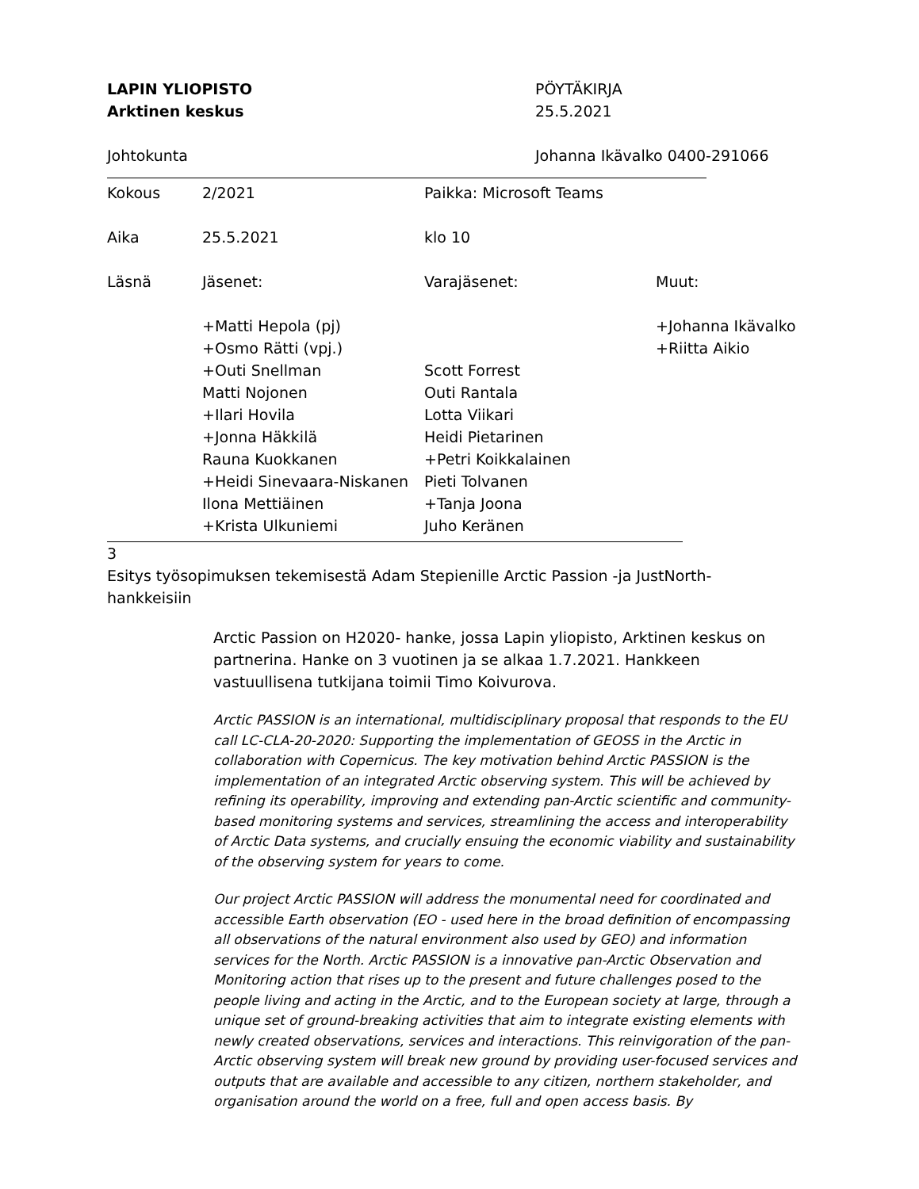LAPIN YLIOPISTO
Arktinen keskus
PÖYTÄKIRJA
25.5.2021
Johtokunta Johanna Ikävalko 0400-291066
| Kokous | 2/2021 | Paikka: Microsoft Teams | |
| Aika | 25.5.2021 | klo 10 | |
| Läsnä | Jäsenet: | Varajäsenet: | Muut: |
| | +Matti Hepola (pj) | | +Johanna Ikävalko |
| | +Osmo Rätti (vpj.) | | +Riitta Aikio |
| | +Outi Snellman | Scott Forrest | |
| | Matti Nojonen | Outi Rantala | |
| | +Ilari Hovila | Lotta Viikari | |
| | +Jonna Häkkilä | Heidi Pietarinen | |
| | Rauna Kuokkanen | +Petri Koikkalainen | |
| | +Heidi Sinevaara-Niskanen | Pieti Tolvanen | |
| | Ilona Mettiäinen | +Tanja Joona | |
| | +Krista Ulkuniemi | Juho Keränen | |
3
Esitys työsopimuksen tekemisestä Adam Stepienille Arctic Passion -ja JustNorth-hankkeisiin
Arctic Passion on H2020- hanke, jossa Lapin yliopisto, Arktinen keskus on partnerina. Hanke on 3 vuotinen ja se alkaa 1.7.2021. Hankkeen vastuullisena tutkijana toimii Timo Koivurova.
Arctic PASSION is an international, multidisciplinary proposal that responds to the EU call LC-CLA-20-2020: Supporting the implementation of GEOSS in the Arctic in collaboration with Copernicus. The key motivation behind Arctic PASSION is the implementation of an integrated Arctic observing system. This will be achieved by refining its operability, improving and extending pan-Arctic scientific and community-based monitoring systems and services, streamlining the access and interoperability of Arctic Data systems, and crucially ensuing the economic viability and sustainability of the observing system for years to come.
Our project Arctic PASSION will address the monumental need for coordinated and accessible Earth observation (EO - used here in the broad definition of encompassing all observations of the natural environment also used by GEO) and information services for the North. Arctic PASSION is a innovative pan-Arctic Observation and Monitoring action that rises up to the present and future challenges posed to the people living and acting in the Arctic, and to the European society at large, through a unique set of ground-breaking activities that aim to integrate existing elements with newly created observations, services and interactions. This reinvigoration of the pan-Arctic observing system will break new ground by providing user-focused services and outputs that are available and accessible to any citizen, northern stakeholder, and organisation around the world on a free, full and open access basis. By